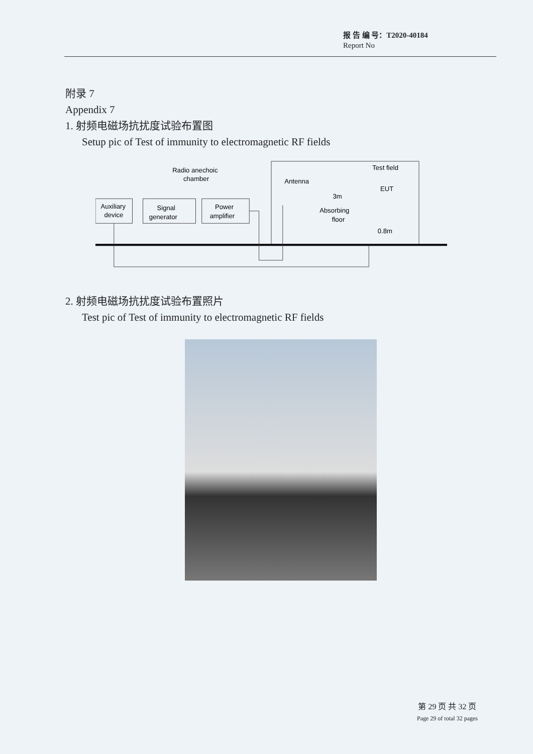报 告 编 号：T2020-40184
Report No
附录 7
Appendix 7
1. 射频电磁场抗扰度试验布置图
Setup pic of Test of immunity to electromagnetic RF fields
Auxiliary
device
Signal
generator
Power
amplifier
Radio anechoic
chamber
Antenna
Test field
EUT
3m
Absorbing
floor
0.8m
2. 射频电磁场抗扰度试验布置照片
Test pic of Test of immunity to electromagnetic RF fields
第 29 页 共 32 页
Page 29 of total 32 pages